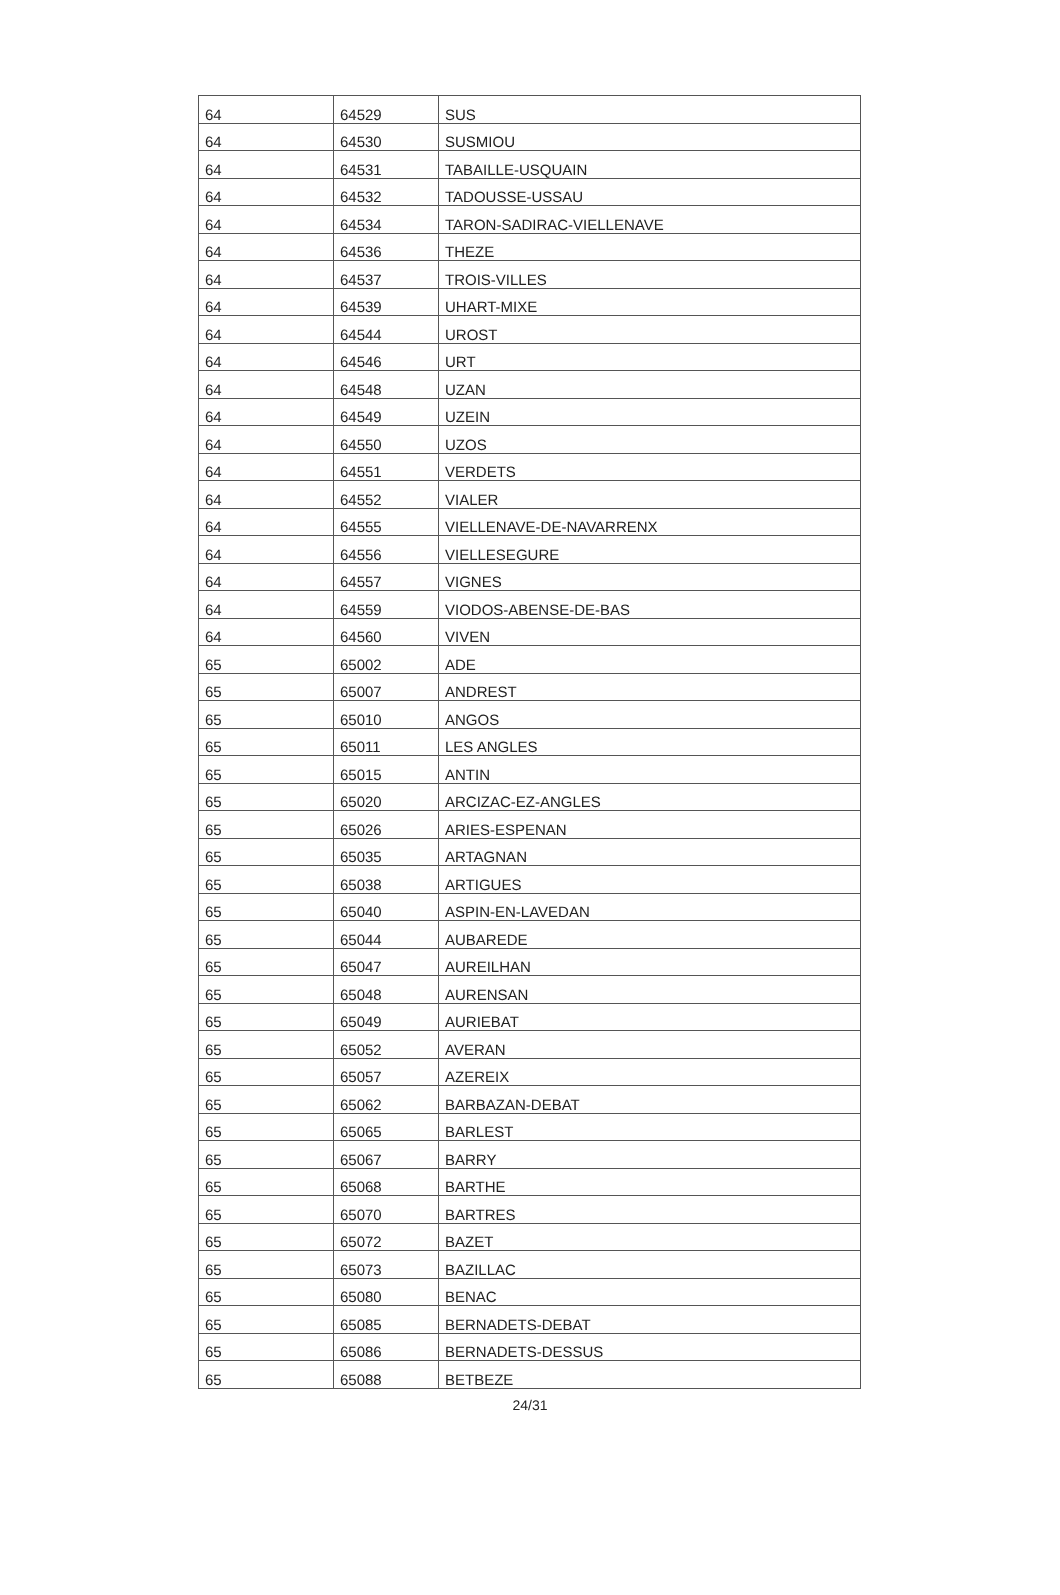| 64 | 64529 | SUS |
| 64 | 64530 | SUSMIOU |
| 64 | 64531 | TABAILLE-USQUAIN |
| 64 | 64532 | TADOUSSE-USSAU |
| 64 | 64534 | TARON-SADIRAC-VIELLENAVE |
| 64 | 64536 | THEZE |
| 64 | 64537 | TROIS-VILLES |
| 64 | 64539 | UHART-MIXE |
| 64 | 64544 | UROST |
| 64 | 64546 | URT |
| 64 | 64548 | UZAN |
| 64 | 64549 | UZEIN |
| 64 | 64550 | UZOS |
| 64 | 64551 | VERDETS |
| 64 | 64552 | VIALER |
| 64 | 64555 | VIELLENAVE-DE-NAVARRENX |
| 64 | 64556 | VIELLESEGURE |
| 64 | 64557 | VIGNES |
| 64 | 64559 | VIODOS-ABENSE-DE-BAS |
| 64 | 64560 | VIVEN |
| 65 | 65002 | ADE |
| 65 | 65007 | ANDREST |
| 65 | 65010 | ANGOS |
| 65 | 65011 | LES ANGLES |
| 65 | 65015 | ANTIN |
| 65 | 65020 | ARCIZAC-EZ-ANGLES |
| 65 | 65026 | ARIES-ESPENAN |
| 65 | 65035 | ARTAGNAN |
| 65 | 65038 | ARTIGUES |
| 65 | 65040 | ASPIN-EN-LAVEDAN |
| 65 | 65044 | AUBAREDE |
| 65 | 65047 | AUREILHAN |
| 65 | 65048 | AURENSAN |
| 65 | 65049 | AURIEBAT |
| 65 | 65052 | AVERAN |
| 65 | 65057 | AZEREIX |
| 65 | 65062 | BARBAZAN-DEBAT |
| 65 | 65065 | BARLEST |
| 65 | 65067 | BARRY |
| 65 | 65068 | BARTHE |
| 65 | 65070 | BARTRES |
| 65 | 65072 | BAZET |
| 65 | 65073 | BAZILLAC |
| 65 | 65080 | BENAC |
| 65 | 65085 | BERNADETS-DEBAT |
| 65 | 65086 | BERNADETS-DESSUS |
| 65 | 65088 | BETBEZE |
24/31